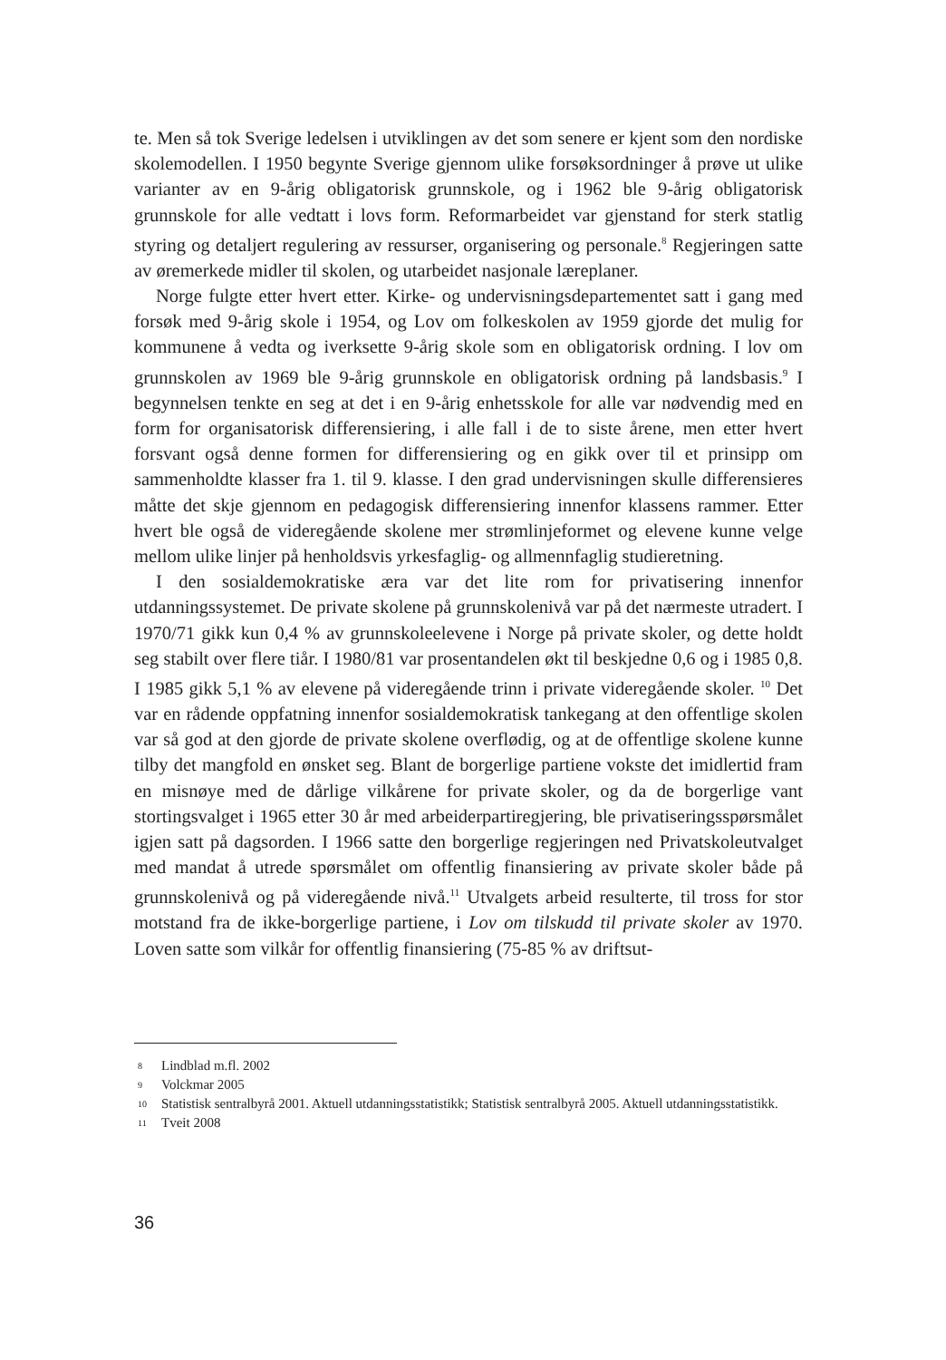te. Men så tok Sverige ledelsen i utviklingen av det som senere er kjent som den nordiske skolemodellen. I 1950 begynte Sverige gjennom ulike forsøksordninger å prøve ut ulike varianter av en 9-årig obligatorisk grunnskole, og i 1962 ble 9-årig obligatorisk grunnskole for alle vedtatt i lovs form. Reformarbeidet var gjenstand for sterk statlig styring og detaljert regulering av ressurser, organisering og personale.<sup>8</sup> Regjeringen satte av øremerkede midler til skolen, og utarbeidet nasjonale læreplaner.
Norge fulgte etter hvert etter. Kirke- og undervisningsdepartementet satt i gang med forsøk med 9-årig skole i 1954, og Lov om folkeskolen av 1959 gjorde det mulig for kommunene å vedta og iverksette 9-årig skole som en obligatorisk ordning. I lov om grunnskolen av 1969 ble 9-årig grunnskole en obligatorisk ordning på landsbasis.<sup>9</sup> I begynnelsen tenkte en seg at det i en 9-årig enhetsskole for alle var nødvendig med en form for organisatorisk differensiering, i alle fall i de to siste årene, men etter hvert forsvant også denne formen for differensiering og en gikk over til et prinsipp om sammenholdte klasser fra 1. til 9. klasse. I den grad undervisningen skulle differensieres måtte det skje gjennom en pedagogisk differensiering innenfor klassens rammer. Etter hvert ble også de videregående skolene mer strømlinjeformet og elevene kunne velge mellom ulike linjer på henholdsvis yrkesfaglig- og allmennfaglig studieretning.
I den sosialdemokratiske æra var det lite rom for privatisering innenfor utdanningssystemet. De private skolene på grunnskolenivå var på det nærmeste utradert. I 1970/71 gikk kun 0,4 % av grunnskoleelevene i Norge på private skoler, og dette holdt seg stabilt over flere tiår. I 1980/81 var prosentandelen økt til beskjedne 0,6 og i 1985 0,8. I 1985 gikk 5,1 % av elevene på videregående trinn i private videregående skoler. <sup>10</sup> Det var en rådende oppfatning innenfor sosialdemokratisk tankegang at den offentlige skolen var så god at den gjorde de private skolene overflødig, og at de offentlige skolene kunne tilby det mangfold en ønsket seg. Blant de borgerlige partiene vokste det imidlertid fram en misnøye med de dårlige vilkårene for private skoler, og da de borgerlige vant stortingsvalget i 1965 etter 30 år med arbeiderpartiregjering, ble privatiseringsspørsmålet igjen satt på dagsorden. I 1966 satte den borgerlige regjeringen ned Privatskoleutvalget med mandat å utrede spørsmålet om offentlig finansiering av private skoler både på grunnskolenivå og på videregående nivå.<sup>11</sup> Utvalgets arbeid resulterte, til tross for stor motstand fra de ikke-borgerlige partiene, i Lov om tilskudd til private skoler av 1970. Loven satte som vilkår for offentlig finansiering (75-85 % av driftsut-
8 Lindblad m.fl. 2002
9 Volckmar 2005
10 Statistisk sentralbyrå 2001. Aktuell utdanningsstatistikk; Statistisk sentralbyrå 2005. Aktuell utdanningsstatistikk.
11 Tveit 2008
36